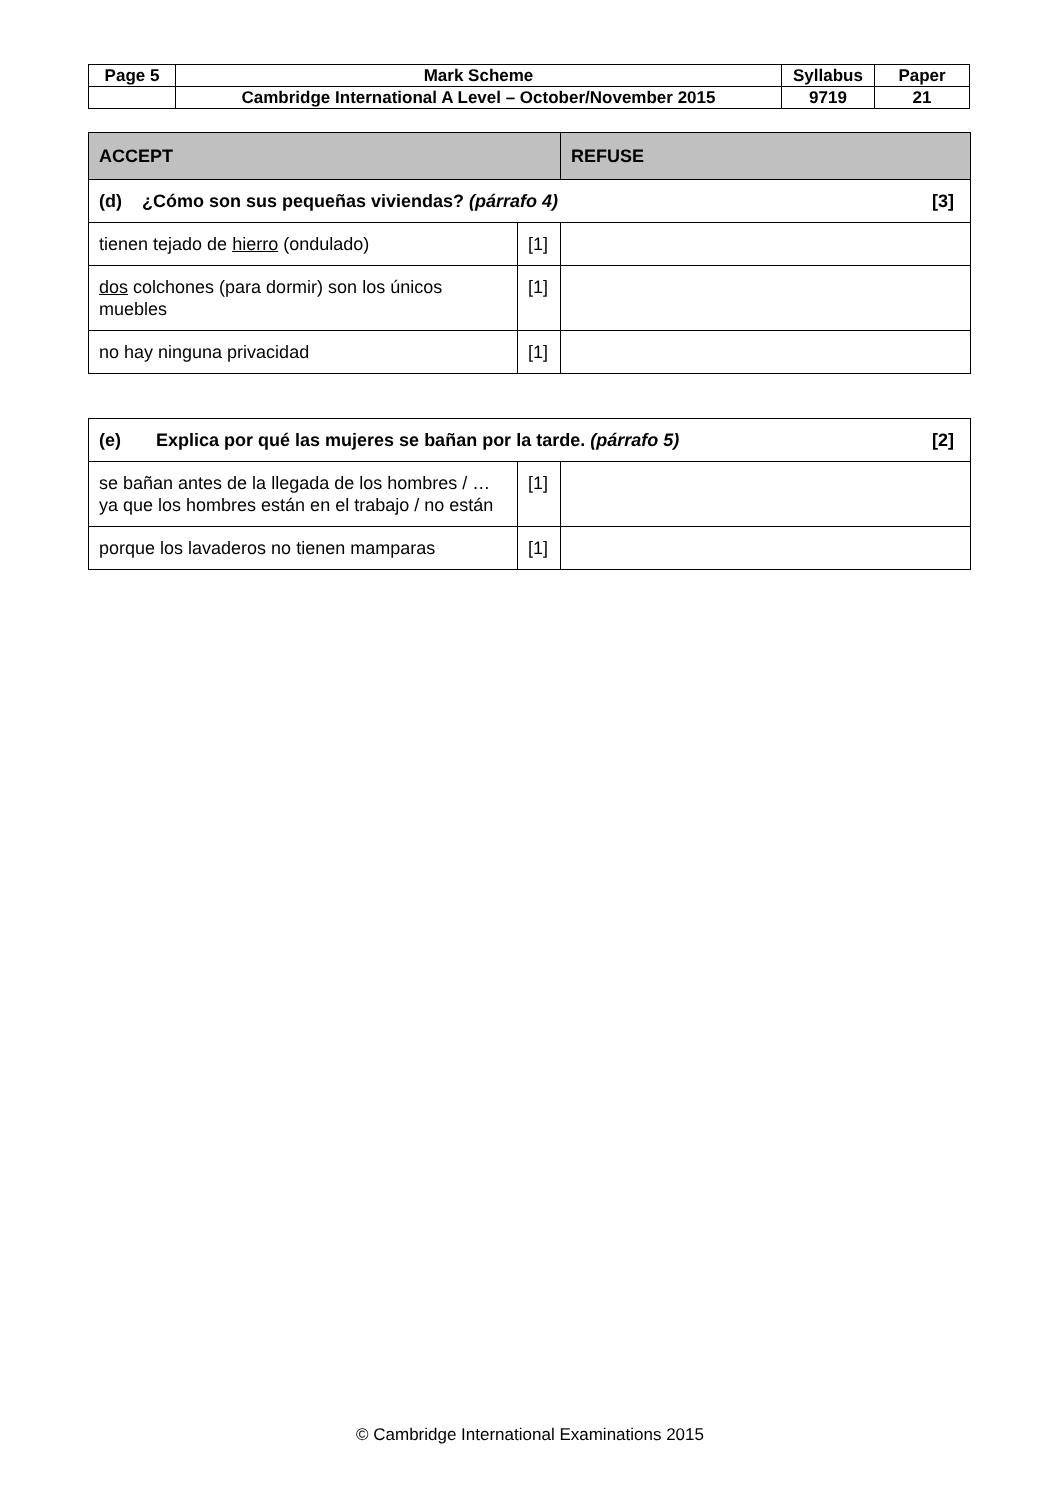| Page 5 | Mark Scheme | Syllabus | Paper |
| | Cambridge International A Level – October/November 2015 | 9719 | 21 |
| ACCEPT | | REFUSE |
| [3] (d) ¿Cómo son sus pequeñas viviendas? (párrafo 4) | | |
| tienen tejado de hierro (ondulado) | [1] | |
| dos colchones (para dormir) son los únicos muebles | [1] | |
| no hay ninguna privacidad | [1] | |
| [2] (e) Explica por qué las mujeres se bañan por la tarde. (párrafo 5) | | |
| se bañan antes de la llegada de los hombres / …ya que los hombres están en el trabajo / no están | [1] | |
| porque los lavaderos no tienen mamparas | [1] | |
© Cambridge International Examinations 2015